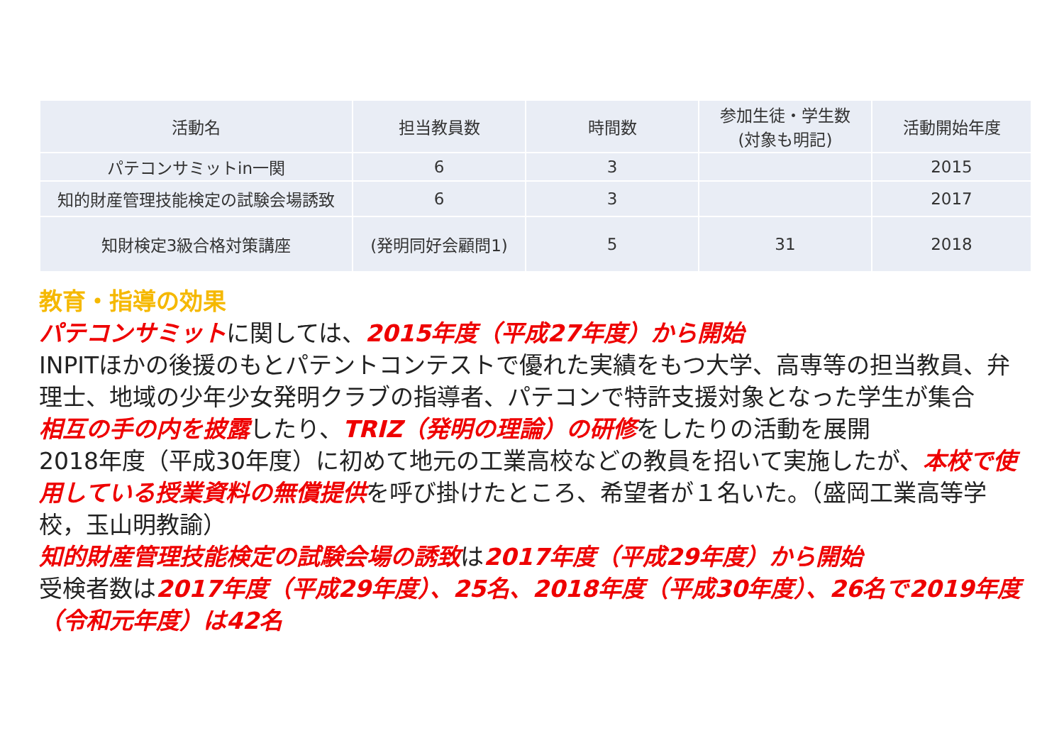| 活動名 | 担当教員数 | 時間数 | 参加生徒・学生数 (対象も明記) | 活動開始年度 |
| --- | --- | --- | --- | --- |
| パテコンサミットin一関 | 6 | 3 | | 2015 |
| 知的財産管理技能検定の試験会場誘致 | 6 | 3 | | 2017 |
| 知財検定3級合格対策講座 | (発明同好会顧問1) | 5 | 31 | 2018 |
教育・指導の効果
パテコンサミットに関しては、2015年度（平成27年度）から開始
INPITほかの後援のもとパテントコンテストで優れた実績をもつ大学、高専等の担当教員、弁理士、地域の少年少女発明クラブの指導者、パテコンで特許支援対象となった学生が集合
相互の手の内を披露したり、TRIZ（発明の理論）の研修をしたりの活動を展開
2018年度（平成30年度）に初めて地元の工業高校などの教員を招いて実施したが、本校で使用している授業資料の無償提供を呼び掛けたところ、希望者が１名いた。（盛岡工業高等学校，玉山明教諭）
知的財産管理技能検定の試験会場の誘致は2017年度（平成29年度）から開始
受検者数は2017年度（平成29年度）、25名、2018年度（平成30年度）、26名で2019年度（令和元年度）は42名